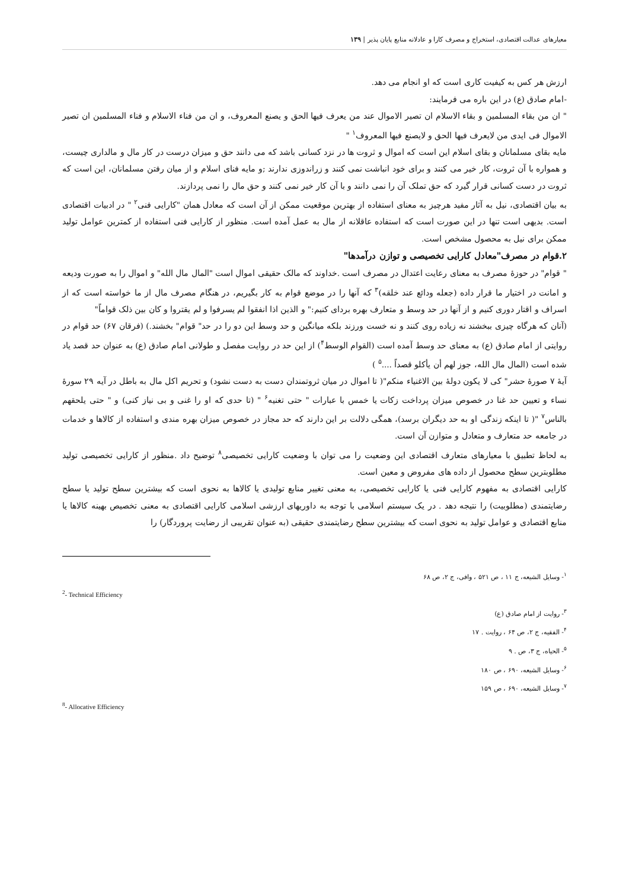معیارهای عدالت اقتصادی، استخراج و مصرف کارا و عادلانه منابع پایان پذیر | ۱۳۹
ارزش هر کس به کیفیت کاری است که او انجام می دهد.
-امام صادق (ع) در این باره می فرمایند:
" ان من بقاء المسلمین و بقاء الاسلام ان تصیر الاموال عند من یعرف فیها الحق و یصنع المعروف، و ان من فناء الاسلام و فناء المسلمین ان تصیر الاموال فی ایدی من لایعرف فیها الحق و لایصنع فیها المعروف<sup>۱</sup> "
مایه بقای مسلمانان و بقای اسلام این است که اموال و ثروت ها در نزد کسانی باشد که می دانند حق و میزان درست در کار مال و مالداری چیست، و همواره با آن ثروت، کار خیر می کنند و برای خود انباشت نمی کنند و زراندوزی ندارند ;و مایه فنای اسلام و از میان رفتن مسلمانان، این است که ثروت در دست کسانی قرار گیرد که حق تملک آن را نمی دانند و با آن کار خیر نمی کنند و حق مال را نمی پردازند.
به بیان اقتصادی، نیل به آثار مفید هرچیز به معنای استفاده از بهترین موقعیت ممکن از آن است که معادل همان "کارایی فنی<sup>۲</sup> " در ادبیات اقتصادی است. بدیهی است تنها در این صورت است که استفاده عاقلانه از مال به عمل آمده است. منظور از کارایی فنی استفاده از کمترین عوامل تولید ممکن برای نیل به محصول مشخص است.
۲.قوام در مصرف"معادل کارایی تخصیصی و توازن درآمدها"
" قوام" در حوزۀ مصرف به معنای رعایت اعتدال در مصرف است .خداوند که مالک حقیقی اموال است "المال مال الله" و اموال را به صورت ودیعه و امانت در اختیار ما قرار داده (جعله ودائع عند خلقه)<sup>۳</sup> که آنها را در موضع قوام به کار بگیریم، در هنگام مصرف مال از ما خواسته است که از اسراف و اقتار دوری کنیم و از آنها در حد وسط و متعارف بهره بردای کنیم:" و الذین اذا انفقوا لم یسرفوا و لم یقتروا و کان بین ذلک قواماً"
(آنان که هرگاه چیزی ببخشند نه زیاده روی کنند و نه خست ورزند بلکه میانگین و حد وسط این دو را در حد" قوام" بخشند.) (فرقان ۶۷) حد قوام در روایتی از امام صادق (ع) به معنای حد وسط آمده است (القوام الوسط<sup>۴</sup>) از این حد در روایت مفصل و طولانی امام صادق (ع) به عنوان حد قصد یاد شده است (المال مال الله، جوز لهم أن یأکلو قصداً ....<sup>۵</sup> )
آیۀ ۷ صورۀ حشر" کی لا یکون دولۀ بین الاغنیاء منکم"( تا اموال در میان ثروتمندان دست به دست نشود) و تحریم اکل مال به باطل در آیه ۲۹ سورۀ نساء و تعیین حد غنا در خصوص میزان پرداخت زکات یا خمس با عبارات " حتی تغنیه<sup>۶</sup> " (تا حدی که او را غنی و بی نیاز کنی) و " حتی یلحقهم بالناس<sup>۷</sup> "( تا اینکه زندگی او به حد دیگران برسد)، همگی دلالت بر این دارند که حد مجاز در خصوص میزان بهره مندی و استفاده از کالاها و خدمات در جامعه حد متعارف و متعادل و متوازن آن است.
به لحاظ تطبیق با معیارهای متعارف اقتصادی این وضعیت را می توان با وضعیت کارایی تخصیصی<sup>۸</sup> توضیح داد .منظور از کارایی تخصیصی تولید مطلوبترین سطح محصول از داده های مفروض و معین است.
کارایی اقتصادی به مفهوم کارایی فنی یا کارایی تخصیصی، به معنی تغییر منابع تولیدی یا کالاها به نحوی است که بیشترین سطح تولید یا سطح رضایتمندی (مطلوبیت) را نتیجه دهد . در یک سیستم اسلامی با توجه به داوریهای ارزشی اسلامی کارایی اقتصادی به معنی تخصیص بهینه کالاها یا منابع اقتصادی و عوامل تولید به نحوی است که بیشترین سطح رضایتمندی حقیقی (به عنوان تقریبی از رضایت پروردگار) را
<sup>۱</sup>- وسایل الشیعه، ج ۱۱ ، ص ۵۲۱ ، وافی، ج ۲، ص ۶۸
<sup>2</sup>- Technical Efficiency
<sup>۳</sup>- روایت از امام صادق (ع)
<sup>۴</sup>- الفقیه، ج ۲، ص ۶۴ ، روایت . ۱۷
<sup>۵</sup>- الحیاه، ج ۳، ص . ۹
<sup>۶</sup>- وسایل الشیعه، ۶۹۰ ، ص ۱۸۰
<sup>۷</sup>- وسایل الشیعه، ۶۹۰ ، ص ۱۵۹
<sup>8</sup>- Allocative Efficiency